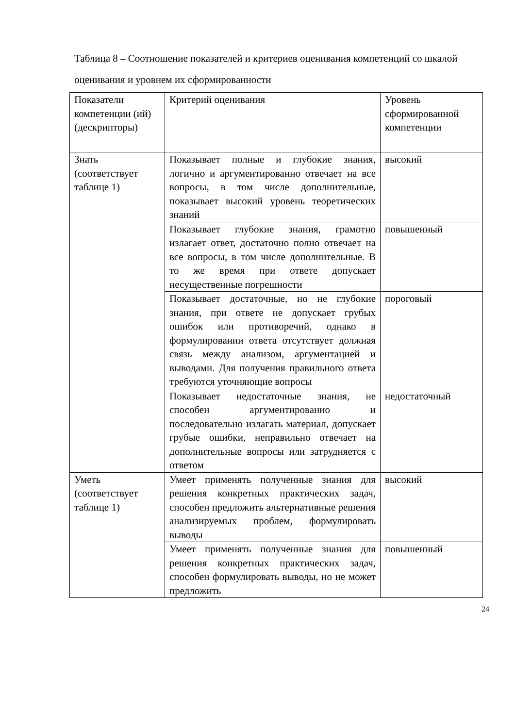Таблица 8 – Соотношение показателей и критериев оценивания компетенций со шкалой оценивания и уровнем их сформированности
| Показатели компетенции (ий) (дескрипторы) | Критерий оценивания | Уровень сформированной компетенции |
| Знать (соответствует таблице 1) | Показывает полные и глубокие знания, логично и аргументированно отвечает на все вопросы, в том числе дополнительные, показывает высокий уровень теоретических знаний | высокий |
| | Показывает глубокие знания, грамотно излагает ответ, достаточно полно отвечает на все вопросы, в том числе дополнительные. В то же время при ответе допускает несущественные погрешности | повышенный |
| | Показывает достаточные, но не глубокие знания, при ответе не допускает грубых ошибок или противоречий, однако в формулировании ответа отсутствует должная связь между анализом, аргументацией и выводами. Для получения правильного ответа требуются уточняющие вопросы | пороговый |
| | Показывает недостаточные знания, не способен аргументированно и последовательно излагать материал, допускает грубые ошибки, неправильно отвечает на дополнительные вопросы или затрудняется с ответом | недостаточный |
| Уметь (соответствует таблице 1) | Умеет применять полученные знания для решения конкретных практических задач, способен предложить альтернативные решения анализируемых проблем, формулировать выводы | высокий |
| | Умеет применять полученные знания для решения конкретных практических задач, способен формулировать выводы, но не может предложить | повышенный |
24